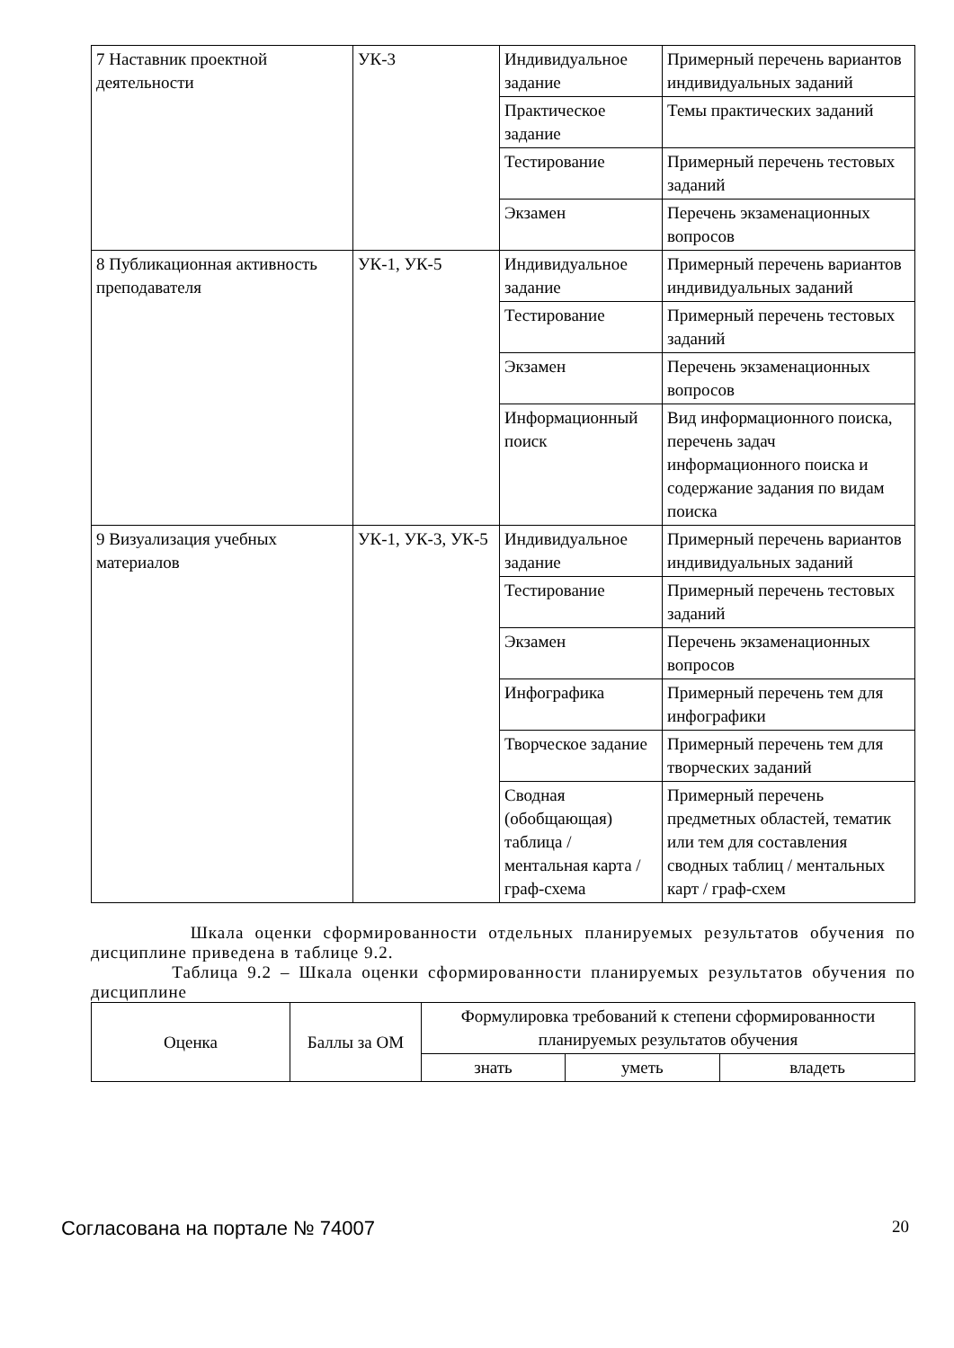| 7 Наставник проектной деятельности | УК-3 | Индивидуальное задание | Примерный перечень вариантов индивидуальных заданий |
| | | Практическое задание | Темы практических заданий |
| | | Тестирование | Примерный перечень тестовых заданий |
| | | Экзамен | Перечень экзаменационных вопросов |
| 8 Публикационная активность преподавателя | УК-1, УК-5 | Индивидуальное задание | Примерный перечень вариантов индивидуальных заданий |
| | | Тестирование | Примерный перечень тестовых заданий |
| | | Экзамен | Перечень экзаменационных вопросов |
| | | Информационный поиск | Вид информационного поиска, перечень задач информационного поиска и содержание задания по видам поиска |
| 9 Визуализация учебных материалов | УК-1, УК-3, УК-5 | Индивидуальное задание | Примерный перечень вариантов индивидуальных заданий |
| | | Тестирование | Примерный перечень тестовых заданий |
| | | Экзамен | Перечень экзаменационных вопросов |
| | | Инфографика | Примерный перечень тем для инфографики |
| | | Творческое задание | Примерный перечень тем для творческих заданий |
| | | Сводная (обобщающая) таблица / ментальная карта / граф-схема | Примерный перечень предметных областей, тематик или тем для составления сводных таблиц / ментальных карт / граф-схем |
Шкала оценки сформированности отдельных планируемых результатов обучения по дисциплине приведена в таблице 9.2.
Таблица 9.2 – Шкала оценки сформированности планируемых результатов обучения по дисциплине
| Оценка | Баллы за ОМ | Формулировка требований к степени сформированности планируемых результатов обучения | | |
| --- | --- | --- | --- | --- |
| | | знать | уметь | владеть |
Согласована на портале № 74007 20